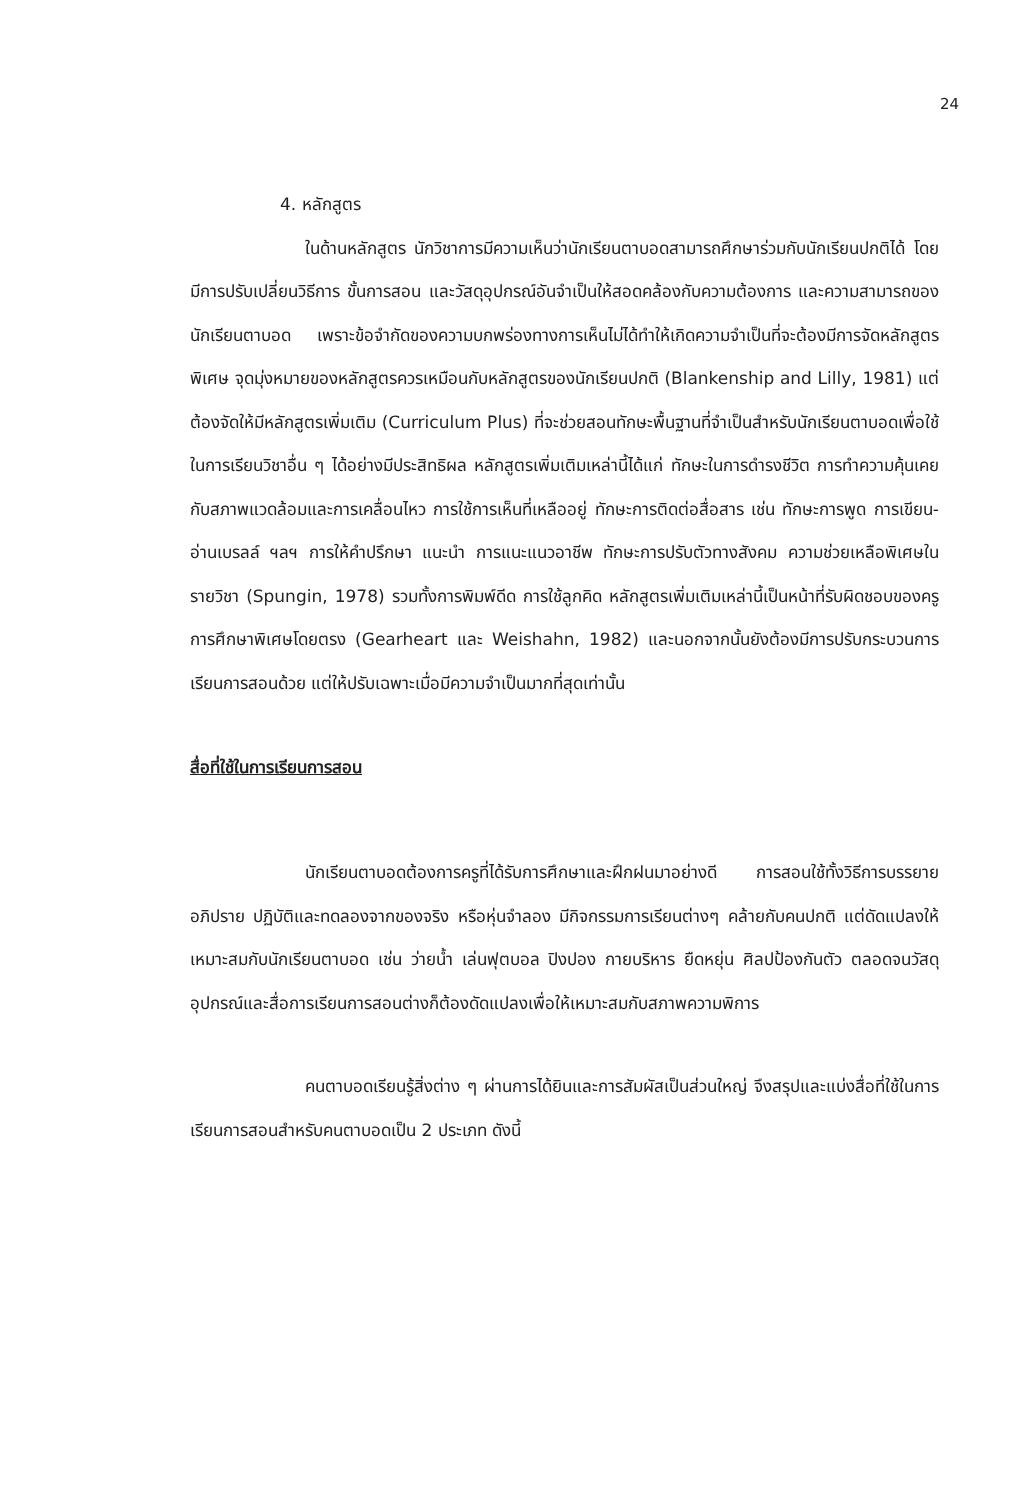24
4. หลักสูตร
ในด้านหลักสูตร นักวิชาการมีความเห็นว่านักเรียนตาบอดสามารถศึกษาร่วมกับนักเรียนปกติได้ โดยมีการปรับเปลี่ยนวิธีการ ขั้นการสอน และวัสดุอุปกรณ์อันจำเป็นให้สอดคล้องกับความต้องการ และความสามารถของนักเรียนตาบอด เพราะข้อจำกัดของความบกพร่องทางการเห็นไม่ได้ทำให้เกิดความจำเป็นที่จะต้องมีการจัดหลักสูตรพิเศษ จุดมุ่งหมายของหลักสูตรควรเหมือนกับหลักสูตรของนักเรียนปกติ (Blankenship and Lilly, 1981) แต่ต้องจัดให้มีหลักสูตรเพิ่มเติม (Curriculum Plus) ที่จะช่วยสอนทักษะพื้นฐานที่จำเป็นสำหรับนักเรียนตาบอดเพื่อใช้ในการเรียนวิชาอื่น ๆ ได้อย่างมีประสิทธิผล หลักสูตรเพิ่มเติมเหล่านี้ได้แก่ ทักษะในการดำรงชีวิต การทำความคุ้นเคยกับสภาพแวดล้อมและการเคลื่อนไหว การใช้การเห็นที่เหลืออยู่ ทักษะการติดต่อสื่อสาร เช่น ทักษะการพูด การเขียน-อ่านเบรลล์ ฯลฯ การให้คำปรึกษา แนะนำ การแนะแนวอาชีพ ทักษะการปรับตัวทางสังคม ความช่วยเหลือพิเศษในรายวิชา (Spungin, 1978) รวมทั้งการพิมพ์ดีด การใช้ลูกคิด หลักสูตรเพิ่มเติมเหล่านี้เป็นหน้าที่รับผิดชอบของครูการศึกษาพิเศษโดยตรง (Gearheart และ Weishahn, 1982) และนอกจากนั้นยังต้องมีการปรับกระบวนการเรียนการสอนด้วย แต่ให้ปรับเฉพาะเมื่อมีความจำเป็นมากที่สุดเท่านั้น
สื่อที่ใช้ในการเรียนการสอน
นักเรียนตาบอดต้องการครูที่ได้รับการศึกษาและฝึกฝนมาอย่างดี การสอนใช้ทั้งวิธีการบรรยาย อภิปราย ปฏิบัติและทดลองจากของจริง หรือหุ่นจำลอง มีกิจกรรมการเรียนต่างๆ คล้ายกับคนปกติ แต่ดัดแปลงให้เหมาะสมกับนักเรียนตาบอด เช่น ว่ายน้ำ เล่นฟุตบอล ปิงปอง กายบริหาร ยืดหยุ่น ศิลปป้องกันตัว ตลอดจนวัสดุอุปกรณ์และสื่อการเรียนการสอนต่างก็ต้องดัดแปลงเพื่อให้เหมาะสมกับสภาพความพิการ
คนตาบอดเรียนรู้สิ่งต่าง ๆ ผ่านการได้ยินและการสัมผัสเป็นส่วนใหญ่ จึงสรุปและแบ่งสื่อที่ใช้ในการเรียนการสอนสำหรับคนตาบอดเป็น 2 ประเภท ดังนี้